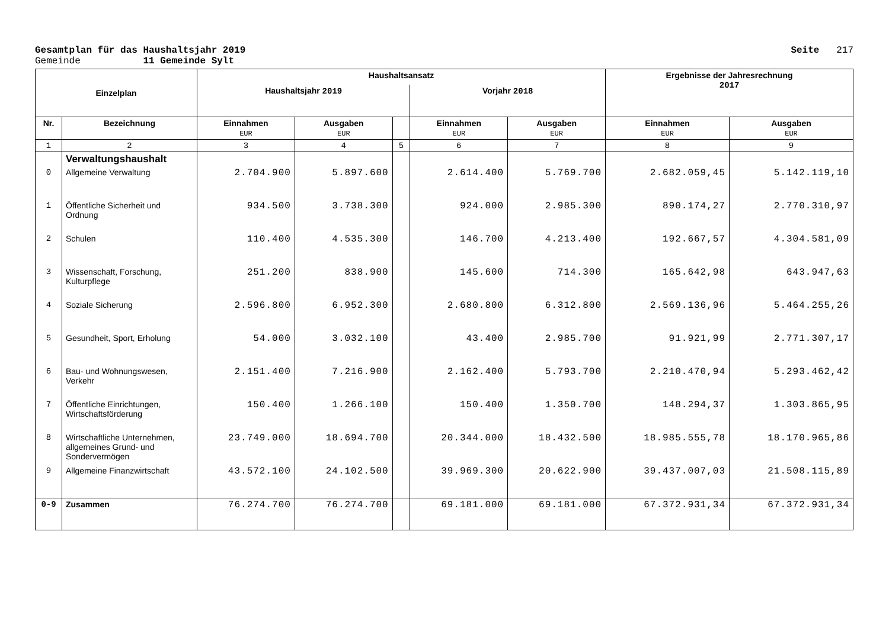Gesamtplan für das Haushaltsjahr 2019 Seite 217
Gemeinde 11 Gemeinde Sylt
| Einzelplan | | Haushaltsansatz | | | | | Ergebnisse der Jahresrechnung 2017 | |
| --- | --- | --- | --- | --- | --- | --- | --- | --- |
| | | Haushaltsjahr 2019 | | | Vorjahr 2018 | | | |
| Nr. | Bezeichnung | Einnahmen EUR | Ausgaben EUR | | Einnahmen EUR | Ausgaben EUR | Einnahmen EUR | Ausgaben EUR |
| 1 | 2 | 3 | 4 | 5 | 6 | 7 | 8 | 9 |
| | Verwaltungshaushalt | | | | | | | |
| 0 | Allgemeine Verwaltung | 2.704.900 | 5.897.600 | | 2.614.400 | 5.769.700 | 2.682.059,45 | 5.142.119,10 |
| 1 | Öffentliche Sicherheit und Ordnung | 934.500 | 3.738.300 | | 924.000 | 2.985.300 | 890.174,27 | 2.770.310,97 |
| 2 | Schulen | 110.400 | 4.535.300 | | 146.700 | 4.213.400 | 192.667,57 | 4.304.581,09 |
| 3 | Wissenschaft, Forschung, Kulturpflege | 251.200 | 838.900 | | 145.600 | 714.300 | 165.642,98 | 643.947,63 |
| 4 | Soziale Sicherung | 2.596.800 | 6.952.300 | | 2.680.800 | 6.312.800 | 2.569.136,96 | 5.464.255,26 |
| 5 | Gesundheit, Sport, Erholung | 54.000 | 3.032.100 | | 43.400 | 2.985.700 | 91.921,99 | 2.771.307,17 |
| 6 | Bau- und Wohnungswesen, Verkehr | 2.151.400 | 7.216.900 | | 2.162.400 | 5.793.700 | 2.210.470,94 | 5.293.462,42 |
| 7 | Öffentliche Einrichtungen, Wirtschaftsförderung | 150.400 | 1.266.100 | | 150.400 | 1.350.700 | 148.294,37 | 1.303.865,95 |
| 8 | Wirtschaftliche Unternehmen, allgemeines Grund- und Sondervermögen | 23.749.000 | 18.694.700 | | 20.344.000 | 18.432.500 | 18.985.555,78 | 18.170.965,86 |
| 9 | Allgemeine Finanzwirtschaft | 43.572.100 | 24.102.500 | | 39.969.300 | 20.622.900 | 39.437.007,03 | 21.508.115,89 |
| 0-9 | Zusammen | 76.274.700 | 76.274.700 | | 69.181.000 | 69.181.000 | 67.372.931,34 | 67.372.931,34 |